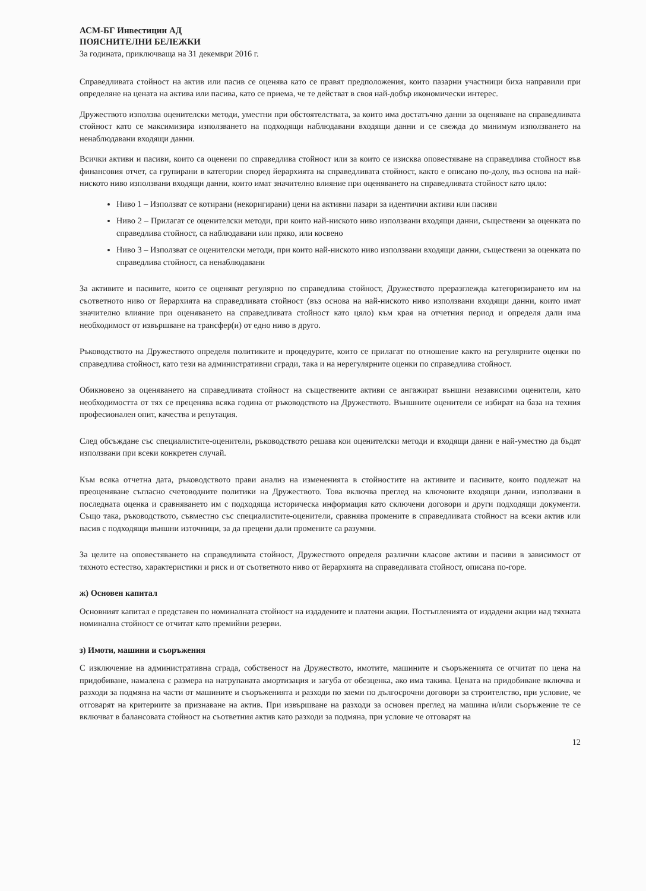АСМ-БГ Инвестиции АД
ПОЯСНИТЕЛНИ БЕЛЕЖКИ
За годината, приключваща на 31 декември 2016 г.
Справедливата стойност на актив или пасив се оценява като се правят предположения, които пазарни участници биха направили при определяне на цената на актива или пасива, като се приема, че те действат в своя най-добър икономически интерес.
Дружеството използва оценителски методи, уместни при обстоятелствата, за които има достатъчно данни за оценяване на справедливата стойност като се максимизира използването на подходящи наблюдавани входящи данни и се свежда до минимум използването на ненаблюдавани входящи данни.
Всички активи и пасиви, които са оценени по справедлива стойност или за които се изисква оповестяване на справедлива стойност във финансовия отчет, са групирани в категории според йерархията на справедливата стойност, както е описано по-долу, въз основа на най-ниското ниво използвани входящи данни, които имат значително влияние при оценяването на справедливата стойност като цяло:
Ниво 1 – Използват се котирани (некоригирани) цени на активни пазари за идентични активи или пасиви
Ниво 2 – Прилагат се оценителски методи, при които най-ниското ниво използвани входящи данни, съществени за оценката по справедлива стойност, са наблюдавани или пряко, или косвено
Ниво 3 – Използват се оценителски методи, при които най-ниското ниво използвани входящи данни, съществени за оценката по справедлива стойност, са ненаблюдавани
За активите и пасивите, които се оценяват регулярно по справедлива стойност, Дружеството преразглежда категоризирането им на съответното ниво от йерархията на справедливата стойност (въз основа на най-ниското ниво използвани входящи данни, които имат значително влияние при оценяването на справедливата стойност като цяло) към края на отчетния период и определя дали има необходимост от извършване на трансфер(и) от едно ниво в друго.
Ръководството на Дружеството определя политиките и процедурите, които се прилагат по отношение както на регулярните оценки по справедлива стойност, като тези на административни сгради, така и на нерегулярните оценки по справедлива стойност.
Обикновено за оценяването на справедливата стойност на съществените активи се ангажират външни независими оценители, като необходимостта от тях се преценява всяка година от ръководството на Дружеството. Външните оценители се избират на база на техния професионален опит, качества и репутация.
След обсъждане със специалистите-оценители, ръководството решава кои оценителски методи и входящи данни е най-уместно да бъдат използвани при всеки конкретен случай.
Към всяка отчетна дата, ръководството прави анализ на измененията в стойностите на активите и пасивите, които подлежат на преоценяване съгласно счетоводните политики на Дружеството. Това включва преглед на ключовите входящи данни, използвани в последната оценка и сравняването им с подходяща историческа информация като сключени договори и други подходящи документи. Също така, ръководството, съвместно със специалистите-оценители, сравнява промените в справедливата стойност на всеки актив или пасив с подходящи външни източници, за да прецени дали промените са разумни.
За целите на оповестяването на справедливата стойност, Дружеството определя различни класове активи и пасиви в зависимост от тяхното естество, характеристики и риск и от съответното ниво от йерархията на справедливата стойност, описана по-горе.
ж) Основен капитал
Основният капитал е представен по номиналната стойност на издадените и платени акции. Постъпленията от издадени акции над тяхната номинална стойност се отчитат като премийни резерви.
з) Имоти, машини и съоръжения
С изключение на административна сграда, собственост на Дружеството, имотите, машините и съоръженията се отчитат по цена на придобиване, намалена с размера на натрупаната амортизация и загуба от обезценка, ако има такива. Цената на придобиване включва и разходи за подмяна на части от машините и съоръженията и разходи по заеми по дългосрочни договори за строителство, при условие, че отговарят на критериите за признаване на актив. При извършване на разходи за основен преглед на машина и/или съоръжение те се включват в балансовата стойност на съответния актив като разходи за подмяна, при условие че отговарят на
12